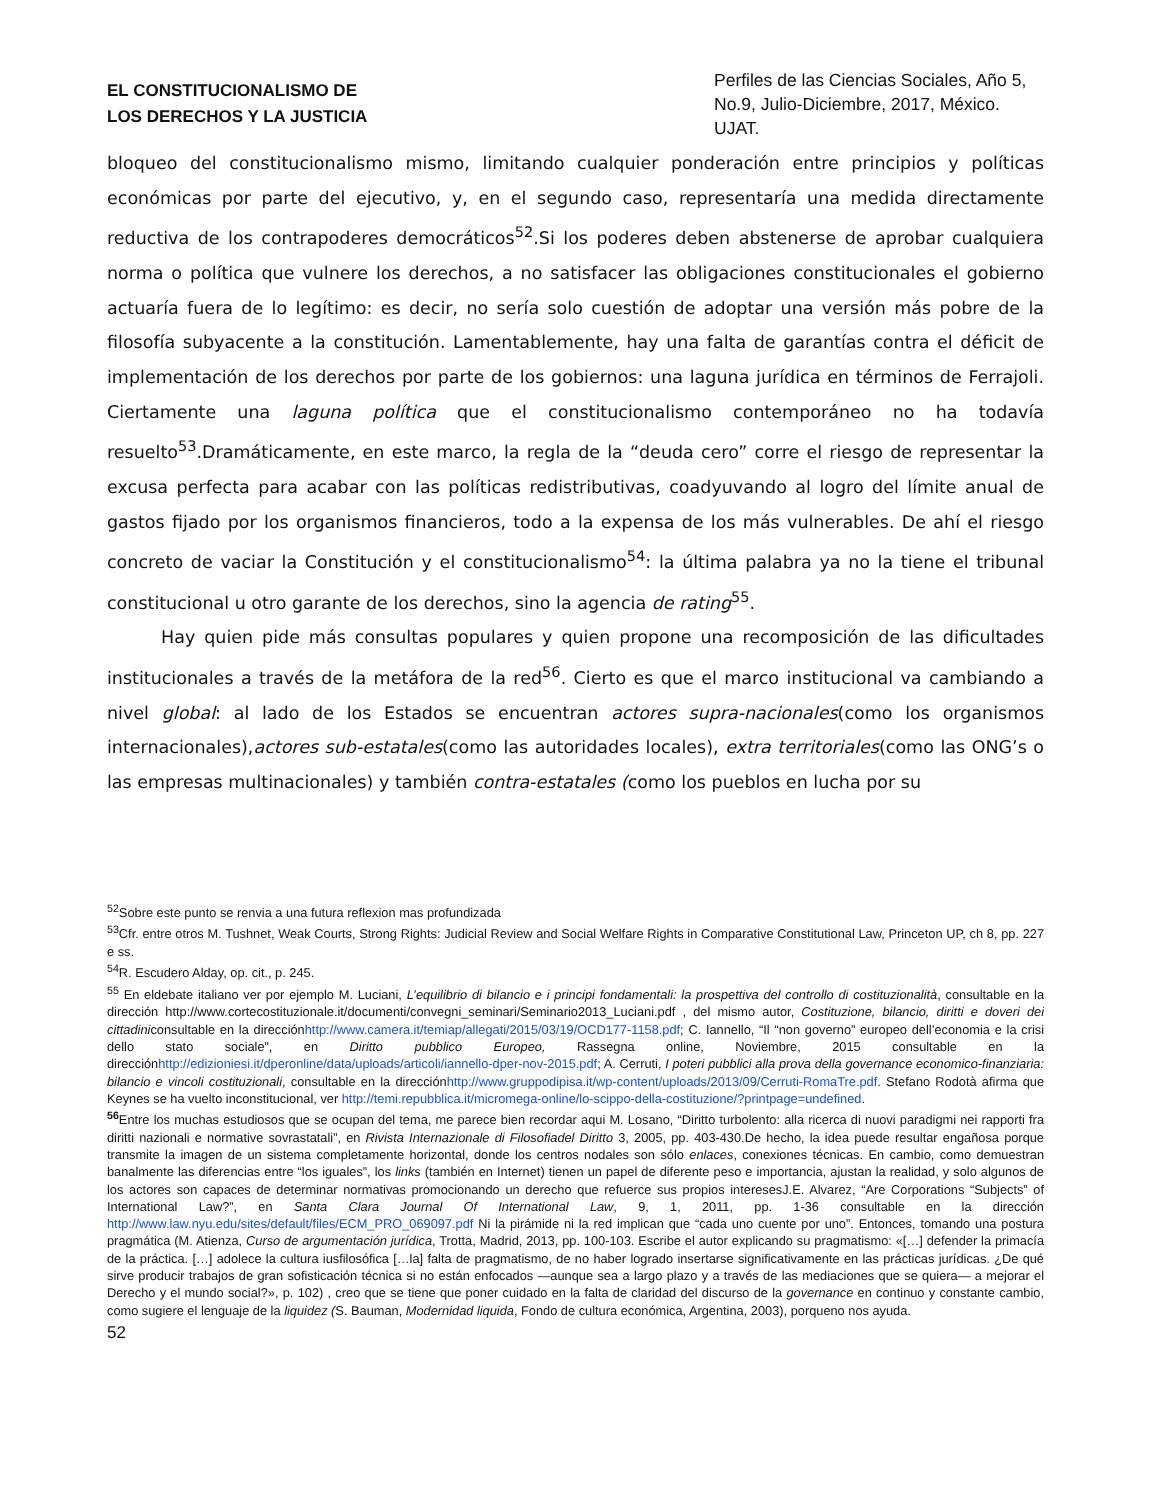EL CONSTITUCIONALISMO DE
LOS DERECHOS Y LA JUSTICIA
Perfiles de las Ciencias Sociales, Año 5, No.9, Julio-Diciembre, 2017, México. UJAT.
bloqueo del constitucionalismo mismo, limitando cualquier ponderación entre principios y políticas económicas por parte del ejecutivo, y, en el segundo caso, representaría una medida directamente reductiva de los contrapoderes democráticos<sup>52</sup>.Si los poderes deben abstenerse de aprobar cualquiera norma o política que vulnere los derechos, a no satisfacer las obligaciones constitucionales el gobierno actuaría fuera de lo legítimo: es decir, no sería solo cuestión de adoptar una versión más pobre de la filosofía subyacente a la constitución. Lamentablemente, hay una falta de garantías contra el déficit de implementación de los derechos por parte de los gobiernos: una laguna jurídica en términos de Ferrajoli. Ciertamente una laguna política que el constitucionalismo contemporáneo no ha todavía resuelto<sup>53</sup>.Dramáticamente, en este marco, la regla de la “deuda cero” corre el riesgo de representar la excusa perfecta para acabar con las políticas redistributivas, coadyuvando al logro del límite anual de gastos fijado por los organismos financieros, todo a la expensa de los más vulnerables. De ahí el riesgo concreto de vaciar la Constitución y el constitucionalismo<sup>54</sup>: la última palabra ya no la tiene el tribunal constitucional u otro garante de los derechos, sino la agencia de rating<sup>55</sup>.
Hay quien pide más consultas populares y quien propone una recomposición de las dificultades institucionales a través de la metáfora de la red<sup>56</sup>. Cierto es que el marco institucional va cambiando a nivel global: al lado de los Estados se encuentran actores supra-nacionales(como los organismos internacionales),actores sub-estatales(como las autoridades locales), extra territoriales(como las ONG’s o las empresas multinacionales) y también contra-estatales (como los pueblos en lucha por su
<sup>52</sup> Sobre este punto se renvia a una futura reflexion mas profundizada
<sup>53</sup> Cfr. entre otros M. Tushnet, Weak Courts, Strong Rights: Judicial Review and Social Welfare Rights in Comparative Constitutional Law, Princeton UP, ch 8, pp. 227 e ss.
<sup>54</sup> R. Escudero Alday, op. cit., p. 245.
<sup>55</sup> En eldebate italiano ver por ejemplo M. Luciani, L’equilibrio di bilancio e i principi fondamentali: la prospettiva del controllo di costituzionalità, consultable en la dirección http://www.cortecostituzionale.it/documenti/convegni_seminari/Seminario2013_Luciani.pdf , del mismo autor, Costituzione, bilancio, diritti e doveri dei cittadiniconsultable en la direcciónhttp://www.camera.it/temiap/allegati/2015/03/19/OCD177-1158.pdf; C. Iannello, “Il “non governo” europeo dell’economia e la crisi dello stato sociale”, en Diritto pubblico Europeo, Rassegna online, Noviembre, 2015 consultable en la direcciónhttp://edizioniesi.it/dperonline/data/uploads/articoli/iannello-dper-nov-2015.pdf; A. Cerruti, I poteri pubblici alla prova della governance economico-finanziaria: bilancio e vincoli costituzionali, consultable en la direcciónhttp://www.gruppodipisa.it/wp-content/uploads/2013/09/Cerruti-RomaTre.pdf. Stefano Rodotà afirma que Keynes se ha vuelto inconstitucional, ver http://temi.repubblica.it/micromega-online/lo-scippo-della-costituzione/?printpage=undefined.
<sup>56</sup> Entre los muchas estudiosos que se ocupan del tema, me parece bien recordar aqui M. Losano, “Diritto turbolento: alla ricerca di nuovi paradigmi nei rapporti fra diritti nazionali e normative sovrastatali”, en Rivista Internazionale di Filosofiadel Diritto 3, 2005, pp. 403-430.De hecho, la idea puede resultar engañosa porque transmite la imagen de un sistema completamente horizontal, donde los centros nodales son sólo enlaces, conexiones técnicas. En cambio, como demuestran banalmente las diferencias entre “los iguales”, los links (también en Internet) tienen un papel de diferente peso e importancia, ajustan la realidad, y solo algunos de los actores son capaces de determinar normativas promocionando un derecho que refuerce sus propios interesesJ.E. Alvarez, “Are Corporations “Subjects” of International Law?”, en Santa Clara Journal Of International Law, 9, 1, 2011, pp. 1-36 consultable en la dirección http://www.law.nyu.edu/sites/default/files/ECM_PRO_069097.pdf Ni la pirámide ni la red implican que “cada uno cuente por uno”. Entonces, tomando una postura pragmática (M. Atienza, Curso de argumentación jurídica, Trotta, Madrid, 2013, pp. 100-103. Escribe el autor explicando su pragmatismo: «[…] defender la primacía de la práctica. […] adolece la cultura iusfilosófica […la] falta de pragmatismo, de no haber logrado insertarse significativamente en las prácticas jurídicas. ¿De qué sirve producir trabajos de gran sofisticación técnica si no están enfocados —aunque sea a largo plazo y a través de las mediaciones que se quiera— a mejorar el Derecho y el mundo social?», p. 102) , creo que se tiene que poner cuidado en la falta de claridad del discurso de la governance en continuo y constante cambio, como sugiere el lenguaje de la liquidez (S. Bauman, Modernidad liquida, Fondo de cultura económica, Argentina, 2003), porqueno nos ayuda.
52